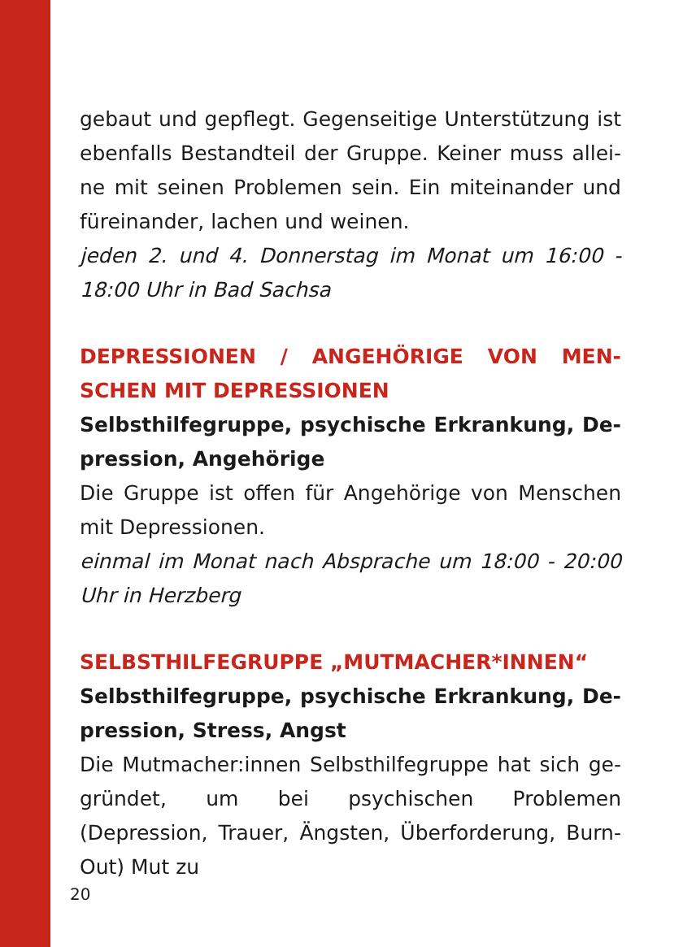gebaut und gepflegt. Gegenseitige Unterstützung ist ebenfalls Bestandteil der Gruppe. Keiner muss allei-ne mit seinen Problemen sein. Ein miteinander und füreinander, lachen und weinen.
jeden 2. und 4. Donnerstag im Monat um 16:00 - 18:00 Uhr in Bad Sachsa
DEPRESSIONEN / ANGEHÖRIGE VON MEN-SCHEN MIT DEPRESSIONEN
Selbsthilfegruppe, psychische Erkrankung, De-pression, Angehörige
Die Gruppe ist offen für Angehörige von Menschen mit Depressionen.
einmal im Monat nach Absprache um 18:00 - 20:00 Uhr in Herzberg
SELBSTHILFEGRUPPE „MUTMACHER*INNEN“
Selbsthilfegruppe, psychische Erkrankung, De-pression, Stress, Angst
Die Mutmacher:innen Selbsthilfegruppe hat sich ge-gründet, um bei psychischen Problemen (Depression, Trauer, Ängsten, Überforderung, Burn-Out) Mut zu
20